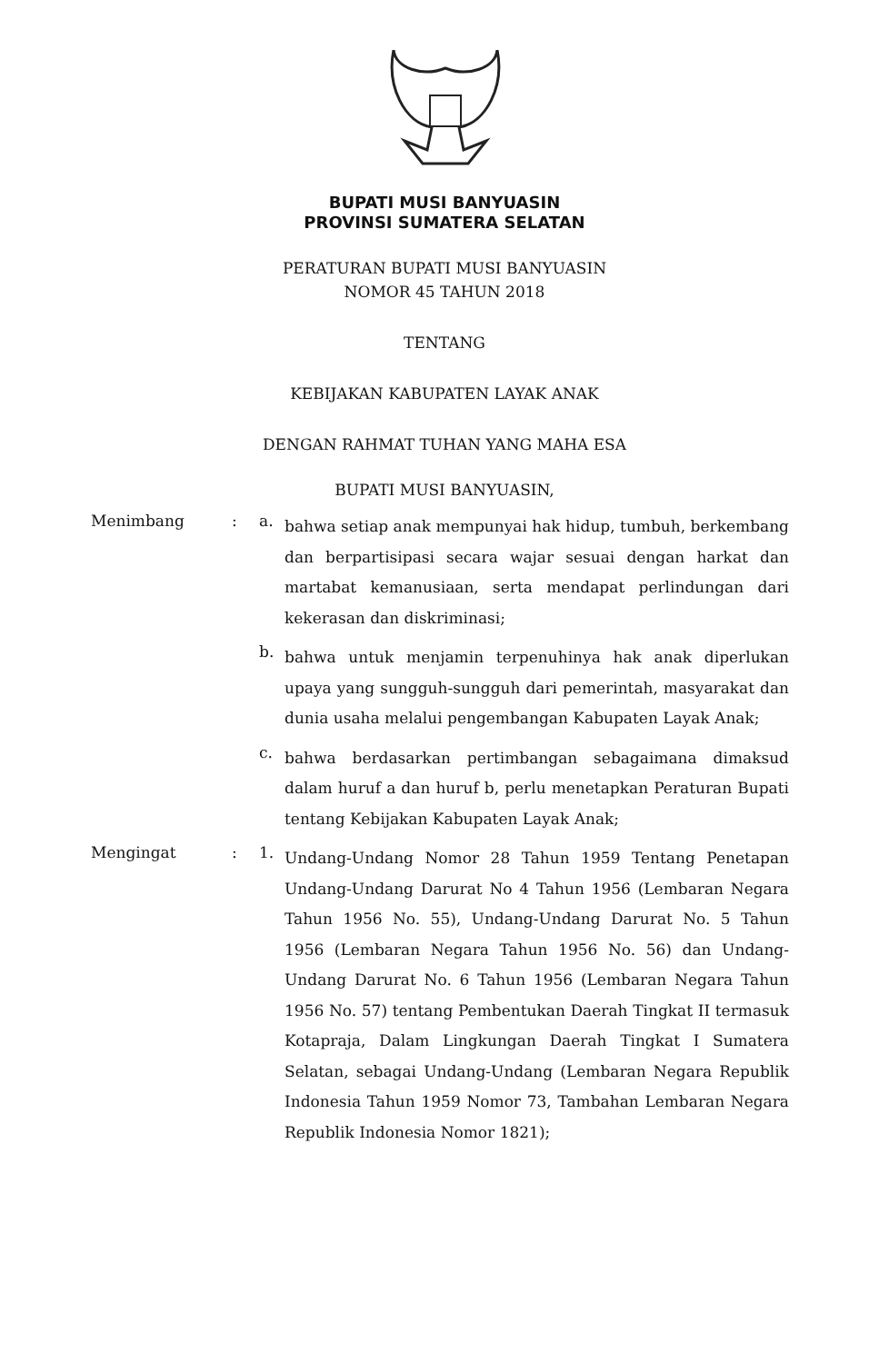BUPATI MUSI BANYUASIN
PROVINSI SUMATERA SELATAN
PERATURAN BUPATI MUSI BANYUASIN
NOMOR 45 TAHUN 2018
TENTANG
KEBIJAKAN KABUPATEN LAYAK ANAK
DENGAN RAHMAT TUHAN YANG MAHA ESA
BUPATI MUSI BANYUASIN,
Menimbang : a.
bahwa setiap anak mempunyai hak hidup, tumbuh, berkembang dan berpartisipasi secara wajar sesuai dengan harkat dan martabat kemanusiaan, serta mendapat perlindungan dari kekerasan dan diskriminasi;
b.
bahwa untuk menjamin terpenuhinya hak anak diperlukan upaya yang sungguh-sungguh dari pemerintah, masyarakat dan dunia usaha melalui pengembangan Kabupaten Layak Anak;
c.
bahwa berdasarkan pertimbangan sebagaimana dimaksud dalam huruf a dan huruf b, perlu menetapkan Peraturan Bupati tentang Kebijakan Kabupaten Layak Anak;
Mengingat : 1.
Undang-Undang Nomor 28 Tahun 1959 Tentang Penetapan Undang-Undang Darurat No 4 Tahun 1956 (Lembaran Negara Tahun 1956 No. 55), Undang-Undang Darurat No. 5 Tahun 1956 (Lembaran Negara Tahun 1956 No. 56) dan Undang-Undang Darurat No. 6 Tahun 1956 (Lembaran Negara Tahun 1956 No. 57) tentang Pembentukan Daerah Tingkat II termasuk Kotapraja, Dalam Lingkungan Daerah Tingkat I Sumatera Selatan, sebagai Undang-Undang (Lembaran Negara Republik Indonesia Tahun 1959 Nomor 73, Tambahan Lembaran Negara Republik Indonesia Nomor 1821);